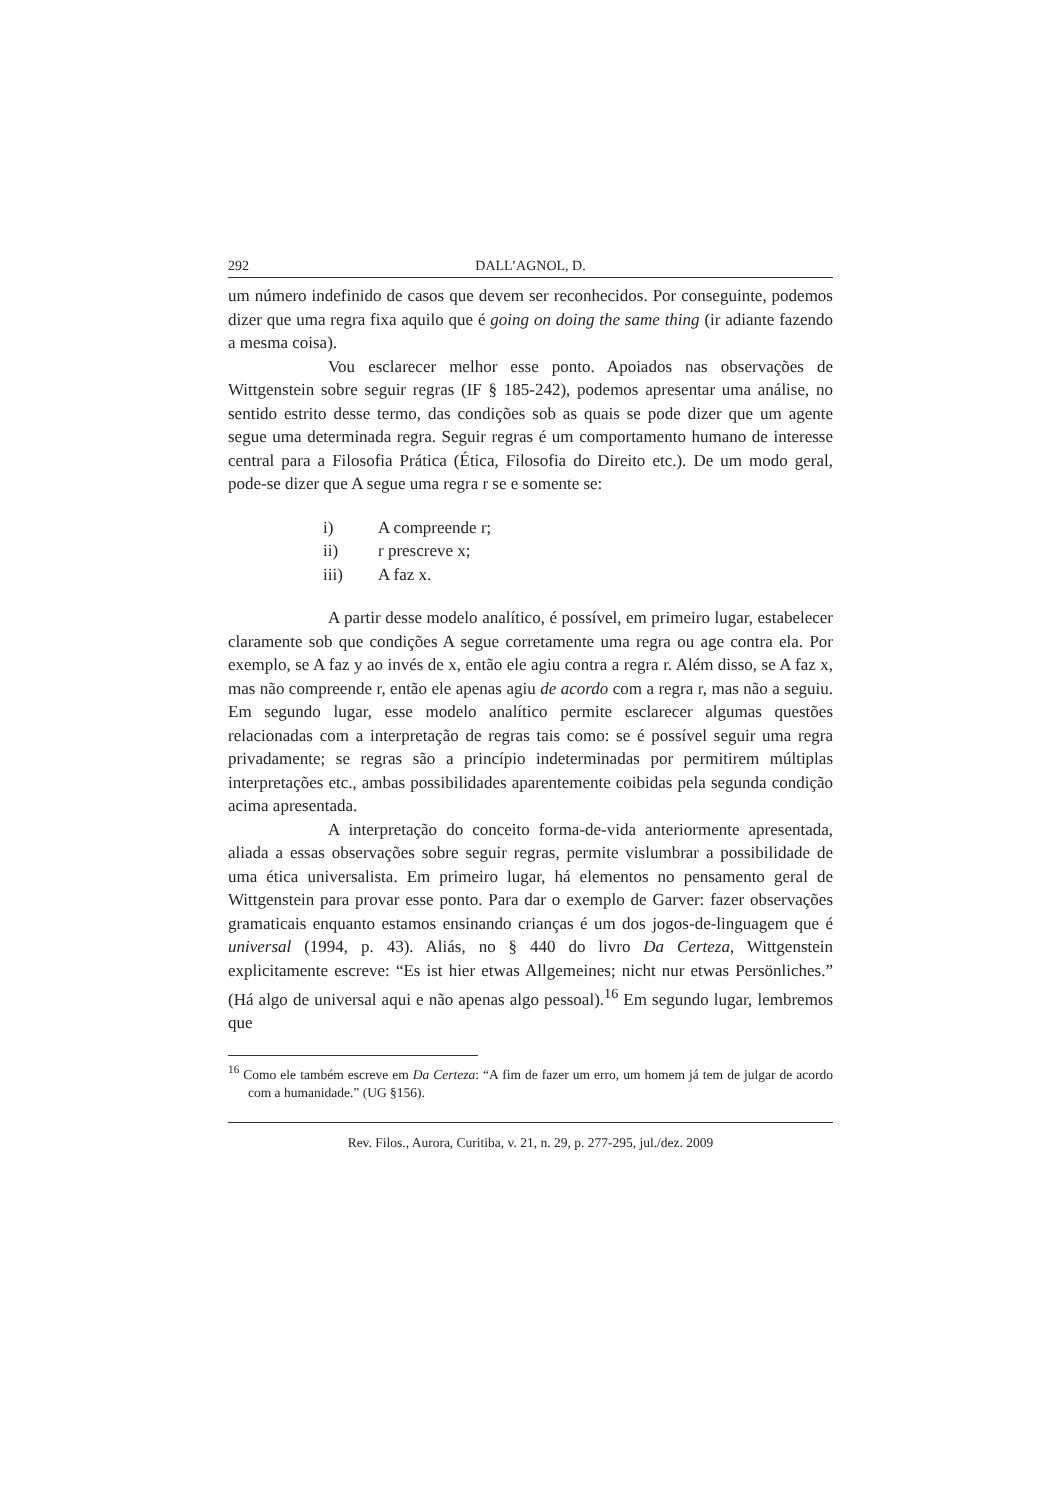292 DALL’AGNOL, D.
um número indefinido de casos que devem ser reconhecidos. Por conseguinte, podemos dizer que uma regra fixa aquilo que é going on doing the same thing (ir adiante fazendo a mesma coisa).
Vou esclarecer melhor esse ponto. Apoiados nas observações de Wittgenstein sobre seguir regras (IF § 185-242), podemos apresentar uma análise, no sentido estrito desse termo, das condições sob as quais se pode dizer que um agente segue uma determinada regra. Seguir regras é um comportamento humano de interesse central para a Filosofia Prática (Ética, Filosofia do Direito etc.). De um modo geral, pode-se dizer que A segue uma regra r se e somente se:
i) A compreende r;
ii) r prescreve x;
iii) A faz x.
A partir desse modelo analítico, é possível, em primeiro lugar, estabelecer claramente sob que condições A segue corretamente uma regra ou age contra ela. Por exemplo, se A faz y ao invés de x, então ele agiu contra a regra r. Além disso, se A faz x, mas não compreende r, então ele apenas agiu de acordo com a regra r, mas não a seguiu. Em segundo lugar, esse modelo analítico permite esclarecer algumas questões relacionadas com a interpretação de regras tais como: se é possível seguir uma regra privadamente; se regras são a princípio indeterminadas por permitirem múltiplas interpretações etc., ambas possibilidades aparentemente coibidas pela segunda condição acima apresentada.
A interpretação do conceito forma-de-vida anteriormente apresentada, aliada a essas observações sobre seguir regras, permite vislumbrar a possibilidade de uma ética universalista. Em primeiro lugar, há elementos no pensamento geral de Wittgenstein para provar esse ponto. Para dar o exemplo de Garver: fazer observações gramaticais enquanto estamos ensinando crianças é um dos jogos-de-linguagem que é universal (1994, p. 43). Aliás, no § 440 do livro Da Certeza, Wittgenstein explicitamente escreve: “Es ist hier etwas Allgemeines; nicht nur etwas Persönliches.” (Há algo de universal aqui e não apenas algo pessoal).<sup>16</sup> Em segundo lugar, lembremos que
<sup>16</sup> Como ele também escreve em Da Certeza: “A fim de fazer um erro, um homem já tem de julgar de acordo com a humanidade.” (UG §156).
Rev. Filos., Aurora, Curitiba, v. 21, n. 29, p. 277-295, jul./dez. 2009